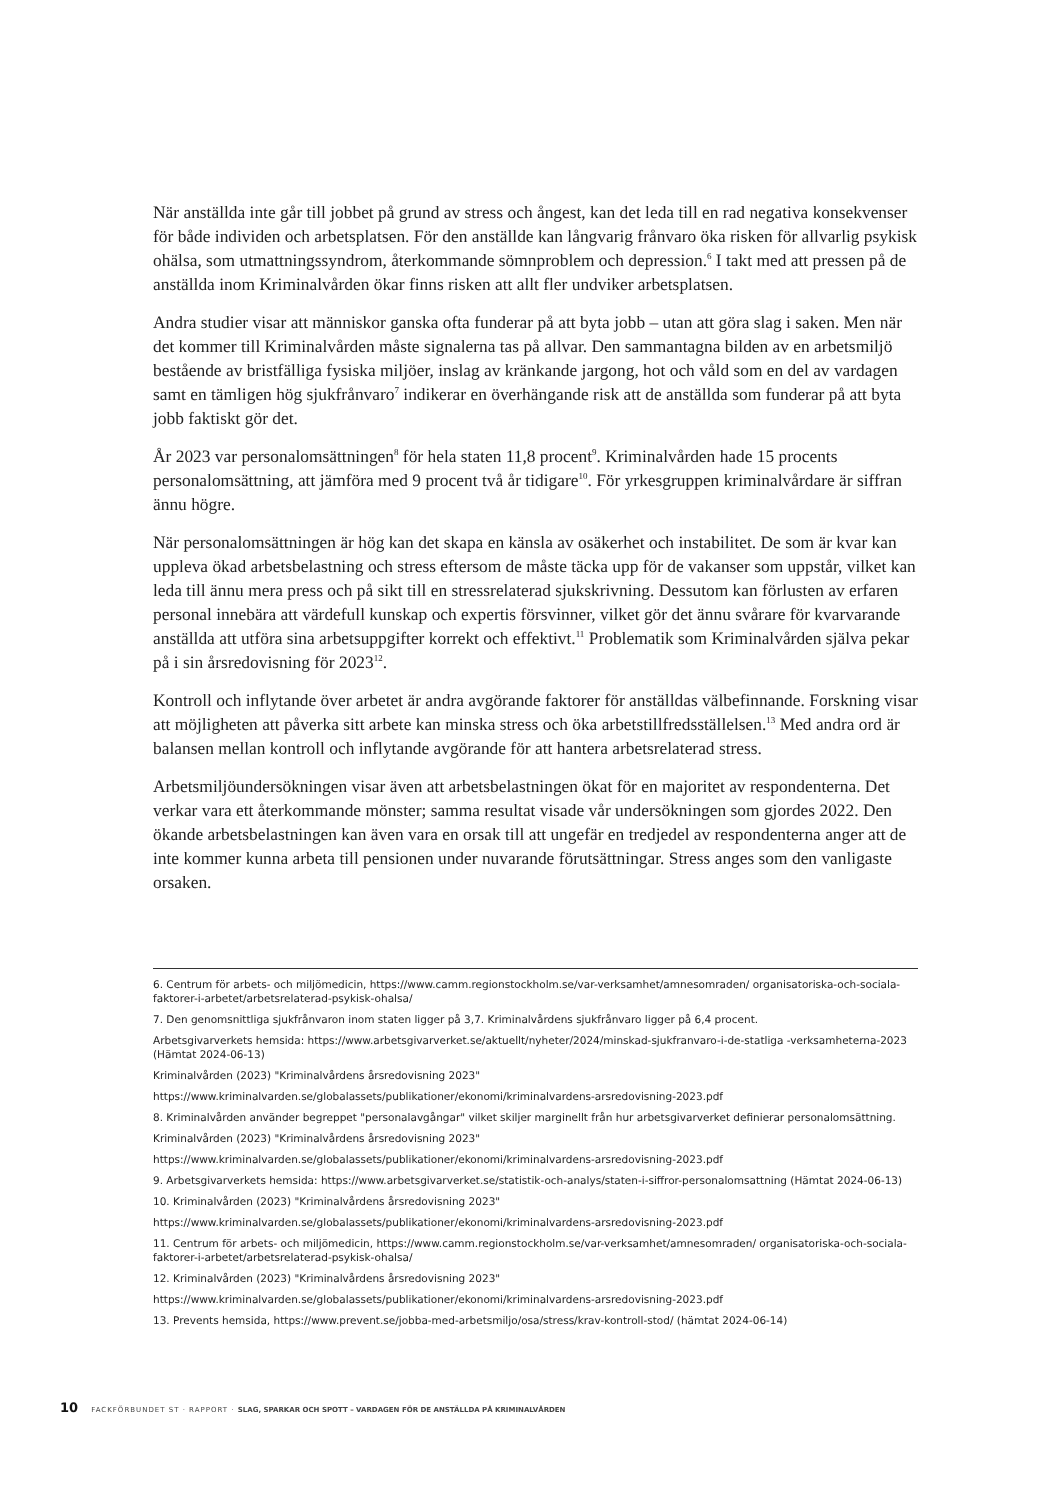När anställda inte går till jobbet på grund av stress och ångest, kan det leda till en rad negativa konsekvenser för både individen och arbetsplatsen. För den anställde kan långvarig frånvaro öka risken för allvarlig psykisk ohälsa, som utmattningssyndrom, återkommande sömnproblem och depression.<sup>6</sup> I takt med att pressen på de anställda inom Kriminalvården ökar finns risken att allt fler undviker arbetsplatsen.
Andra studier visar att människor ganska ofta funderar på att byta jobb – utan att göra slag i saken. Men när det kommer till Kriminalvården måste signalerna tas på allvar. Den sammantagna bilden av en arbetsmiljö bestående av bristfälliga fysiska miljöer, inslag av kränkande jargong, hot och våld som en del av vardagen samt en tämligen hög sjukfrånvaro<sup>7</sup> indikerar en överhängande risk att de anställda som funderar på att byta jobb faktiskt gör det.
År 2023 var personalomsättningen<sup>8</sup> för hela staten 11,8 procent<sup>9</sup>. Kriminalvården hade 15 procents personalomsättning, att jämföra med 9 procent två år tidigare<sup>10</sup>. För yrkesgruppen kriminalvårdare är siffran ännu högre.
När personalomsättningen är hög kan det skapa en känsla av osäkerhet och instabilitet. De som är kvar kan uppleva ökad arbetsbelastning och stress eftersom de måste täcka upp för de vakanser som uppstår, vilket kan leda till ännu mera press och på sikt till en stressrelaterad sjukskrivning. Dessutom kan förlusten av erfaren personal innebära att värdefull kunskap och expertis försvinner, vilket gör det ännu svårare för kvarvarande anställda att utföra sina arbetsuppgifter korrekt och effektivt.<sup>11</sup> Problematik som Kriminalvården själva pekar på i sin årsredovisning för 2023<sup>12</sup>.
Kontroll och inflytande över arbetet är andra avgörande faktorer för anställdas välbefinnande. Forskning visar att möjligheten att påverka sitt arbete kan minska stress och öka arbetstillfreds­ställelsen.<sup>13</sup> Med andra ord är balansen mellan kontroll och inflytande avgörande för att hantera arbetsrelaterad stress.
Arbetsmiljöundersökningen visar även att arbetsbelastningen ökat för en majoritet av respondenterna. Det verkar vara ett återkommande mönster; samma resultat visade vår undersökningen som gjordes 2022. Den ökande arbetsbelastningen kan även vara en orsak till att ungefär en tredjedel av respondenterna anger att de inte kommer kunna arbeta till pensionen under nuvarande förutsättningar. Stress anges som den vanligaste orsaken.
6. Centrum för arbets- och miljömedicin, https://www.camm.regionstockholm.se/var-verksamhet/amnesomraden/ organisatoriska-och-sociala-faktorer-i-arbetet/arbetsrelaterad-psykisk-ohalsa/
7. Den genomsnittliga sjukfrånvaron inom staten ligger på 3,7. Kriminalvårdens sjukfrånvaro ligger på 6,4 procent.
Arbetsgivarverkets hemsida: https://www.arbetsgivarverket.se/aktuellt/nyheter/2024/minskad-sjukfranvaro-i-de-statliga -verksamheterna-2023 (Hämtat 2024-06-13)
Kriminalvården (2023) "Kriminalvårdens årsredovisning 2023"
https://www.kriminalvarden.se/globalassets/publikationer/ekonomi/kriminalvardens-arsredovisning-2023.pdf
8. Kriminalvården använder begreppet "personalavgångar" vilket skiljer marginellt från hur arbetsgivarverket definierar personalomsättning.
Kriminalvården (2023) "Kriminalvårdens årsredovisning 2023"
https://www.kriminalvarden.se/globalassets/publikationer/ekonomi/kriminalvardens-arsredovisning-2023.pdf
9. Arbetsgivarverkets hemsida: https://www.arbetsgivarverket.se/statistik-och-analys/staten-i-siffror-personalomsattning (Hämtat 2024-06-13)
10. Kriminalvården (2023) "Kriminalvårdens årsredovisning 2023"
https://www.kriminalvarden.se/globalassets/publikationer/ekonomi/kriminalvardens-arsredovisning-2023.pdf
11. Centrum för arbets- och miljömedicin, https://www.camm.regionstockholm.se/var-verksamhet/amnesomraden/ organisatoriska-och-sociala-faktorer-i-arbetet/arbetsrelaterad-psykisk-ohalsa/
12. Kriminalvården (2023) "Kriminalvårdens årsredovisning 2023"
https://www.kriminalvarden.se/globalassets/publikationer/ekonomi/kriminalvardens-arsredovisning-2023.pdf
13. Prevents hemsida, https://www.prevent.se/jobba-med-arbetsmiljo/osa/stress/krav-kontroll-stod/ (hämtat 2024-06-14)
10 FACKFÖRBUNDET ST · RAPPORT · SLAG, SPARKAR OCH SPOTT – VARDAGEN FÖR DE ANSTÄLLDA PÅ KRIMINALVÅRDEN